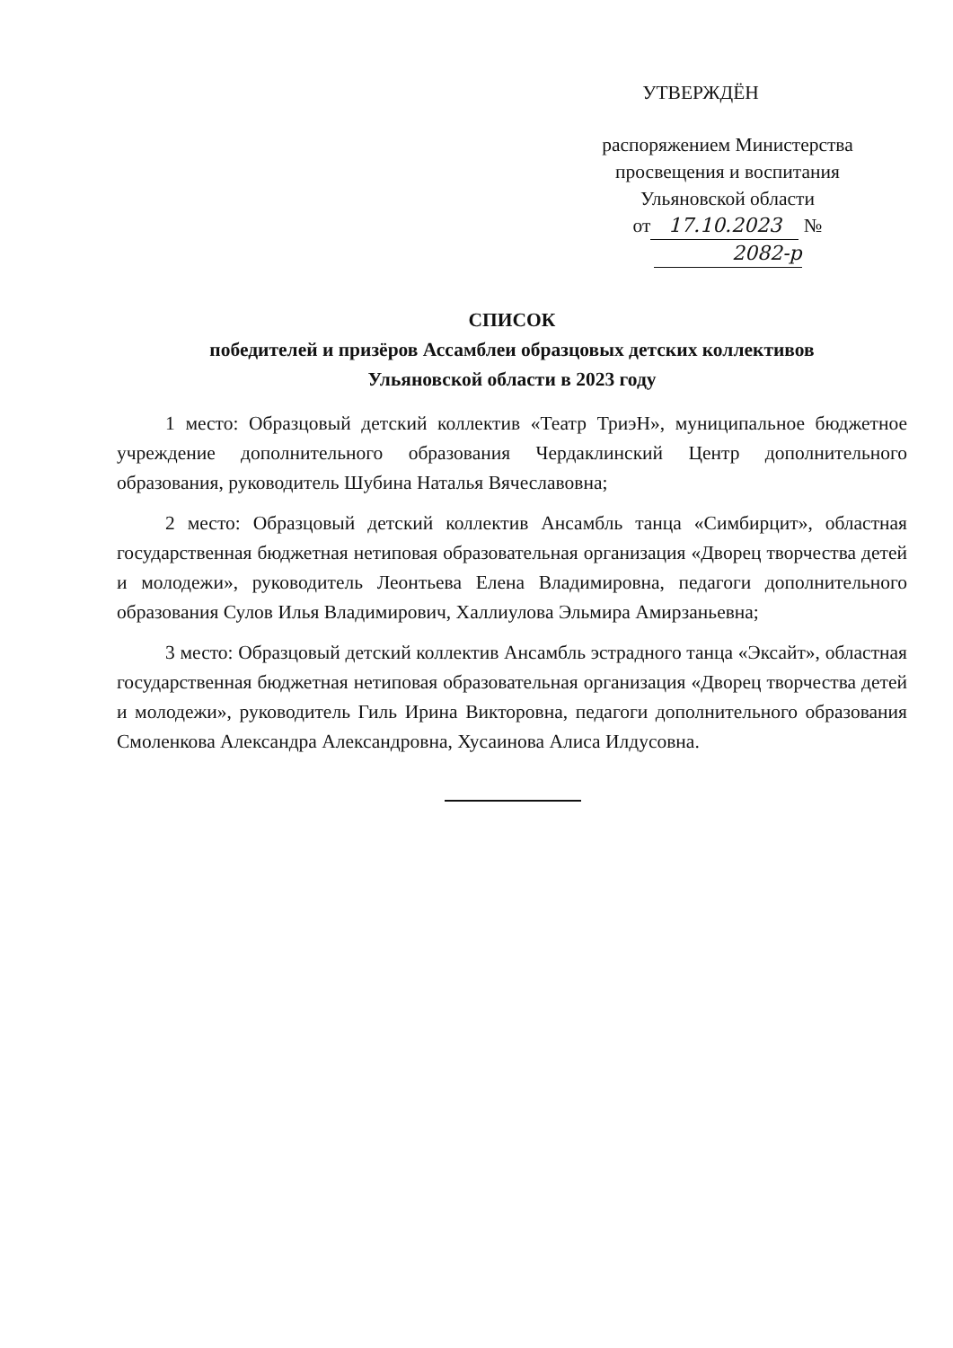УТВЕРЖДЁН
распоряжением Министерства
просвещения и воспитания
Ульяновской области
от 17.10.2023 № 2082-р
СПИСОК
победителей и призёров Ассамблеи образцовых детских коллективов
Ульяновской области в 2023 году
1 место: Образцовый детский коллектив «Театр ТриэН», муниципальное бюджетное учреждение дополнительного образования Чердаклинский Центр дополнительного образования, руководитель Шубина Наталья Вячеславовна;
2 место: Образцовый детский коллектив Ансамбль танца «Симбирцит», областная государственная бюджетная нетиповая образовательная организация «Дворец творчества детей и молодежи», руководитель Леонтьева Елена Владимировна, педагоги дополнительного образования Сулов Илья Владимирович, Халлиулова Эльмира Амирзаньевна;
3 место: Образцовый детский коллектив Ансамбль эстрадного танца «Эксайт», областная государственная бюджетная нетиповая образовательная организация «Дворец творчества детей и молодежи», руководитель Гиль Ирина Викторовна, педагоги дополнительного образования Смоленкова Александра Александровна, Хусаинова Алиса Илдусовна.